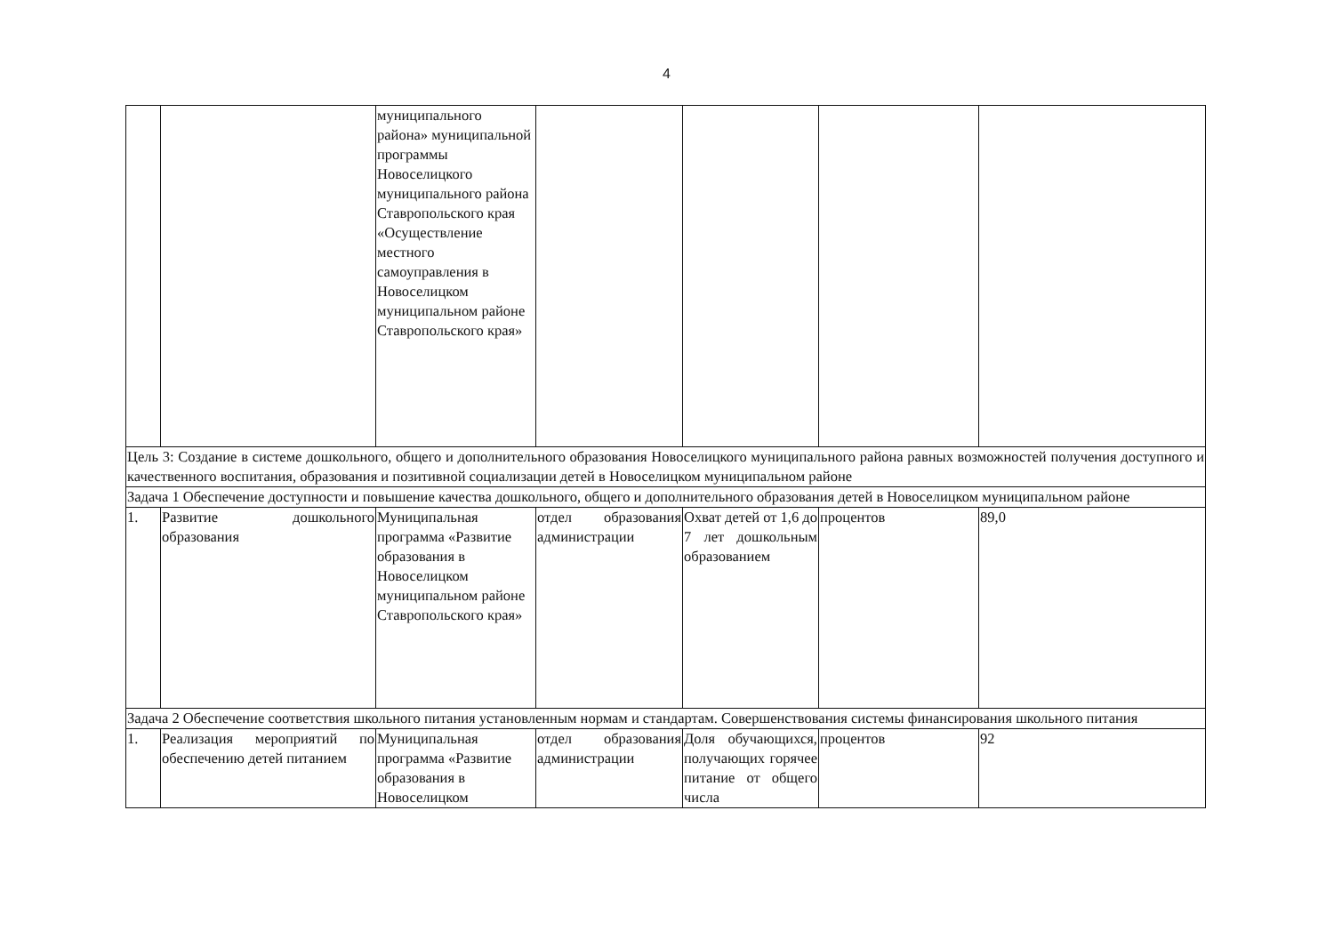4
| | | муниципального района» муниципальной программы Новоселицкого муниципального района Ставропольского края «Осуществление местного самоуправления в Новоселицком муниципальном районе Ставропольского края» | | | | |
| Цель 3: Создание в системе дошкольного, общего и дополнительного образования Новоселицкого муниципального района равных возможностей получения доступного и качественного воспитания, образования и позитивной социализации детей в Новоселицком муниципальном районе | | | | | | |
| Задача 1 Обеспечение доступности и повышение качества дошкольного, общего и дополнительного образования детей в Новоселицком муниципальном районе | | | | | | |
| 1. | Развитие дошкольного образования | Муниципальная программа «Развитие образования в Новоселицком муниципальном районе Ставропольского края» | отдел образования администрации | Охват детей от 1,6 до 7 лет дошкольным образованием | процентов | 89,0 |
| Задача 2 Обеспечение соответствия школьного питания установленным нормам и стандартам. Совершенствования системы финансирования школьного питания | | | | | | |
| 1. | Реализация мероприятий по обеспечению детей питанием | Муниципальная программа «Развитие образования в Новоселицком | отдел образования администрации | Доля обучающихся, получающих горячее питание от общего числа | процентов | 92 |